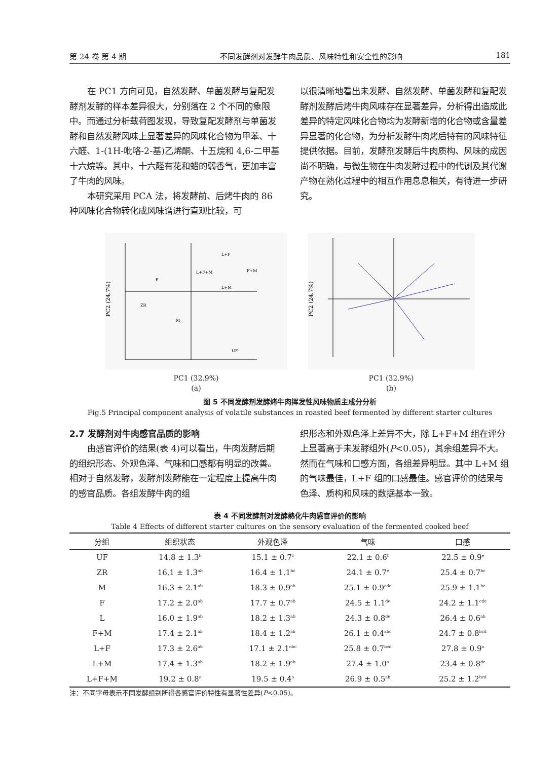第 24 卷 第 4 期 不同发酵剂对发酵牛肉品质、风味特性和安全性的影响 181
在 PC1 方向可见，自然发酵、单菌发酵与复配发酵剂发酵的样本差异很大，分别落在 2 个不同的象限中。而通过分析载荷图发现，导致复配发酵剂与单菌发酵和自然发酵风味上显著差异的风味化合物为甲苯、十六醛、1-(1H-吡咯-2-基)乙烯酮、十五烷和 4,6-二甲基十六烷等。其中，十六醛有花和蜡的弱香气，更加丰富了牛肉的风味。
本研究采用 PCA 法，将发酵前、后烤牛肉的 86 种风味化合物转化成风味谱进行直观比较，可
以很清晰地看出未发酵、自然发酵、单菌发酵和复配发酵剂发酵后烤牛肉风味存在显著差异，分析得出造成此差异的特定风味化合物均为发酵新增的化合物或含量差异显著的化合物，为分析发酵牛肉烤后特有的风味特征提供依据。目前，发酵剂发酵后牛肉质构、风味的成因尚不明确，与微生物在牛肉发酵过程中的代谢及其代谢产物在熟化过程中的相互作用息息相关，有待进一步研究。
PC2 (24.7%)
ZR
M
L+F
L+F+M
F+M
L+M
UF
F
PC1 (32.9%)
(a)
PC2 (24.7%)
PC1 (32.9%)
(b)
图 5 不同发酵剂发酵烤牛肉挥发性风味物质主成分分析
Fig.5 Principal component analysis of volatile substances in roasted beef fermented by different starter cultures
2.7 发酵剂对牛肉感官品质的影响
由感官评价的结果(表 4)可以看出，牛肉发酵后期的组织形态、外观色泽、气味和口感都有明显的改善。相对于自然发酵，发酵剂发酵能在一定程度上提高牛肉的感官品质。各组发酵牛肉的组
织形态和外观色泽上差异不大，除 L+F+M 组在评分上显著高于未发酵组外(P<0.05)，其余组差异不大。然而在气味和口感方面，各组差异明显。其中 L+M 组的气味最佳，L+F 组的口感最佳。感官评价的结果与色泽、质构和风味的数据基本一致。
表 4 不同发酵剂对发酵熟化牛肉感官评价的影响
Table 4 Effects of different starter cultures on the sensory evaluation of the fermented cooked beef
| 分组 | 组织状态 | 外观色泽 | 气味 | 口感 |
| --- | --- | --- | --- | --- |
| UF | 14.8 ± 1.3<sup>b</sup> | 15.1 ± 0.7<sup>c</sup> | 22.1 ± 0.6<sup>f</sup> | 22.5 ± 0.9<sup>e</sup> |
| ZR | 16.1 ± 1.3<sup>ab</sup> | 16.4 ± 1.1<sup>bc</sup> | 24.1 ± 0.7<sup>e</sup> | 25.4 ± 0.7<sup>bc</sup> |
| M | 16.3 ± 2.1<sup>ab</sup> | 18.3 ± 0.9<sup>ab</sup> | 25.1 ± 0.9<sup>cde</sup> | 25.9 ± 1.1<sup>bc</sup> |
| F | 17.2 ± 2.0<sup>ab</sup> | 17.7 ± 0.7<sup>ab</sup> | 24.5 ± 1.1<sup>de</sup> | 24.2 ± 1.1<sup>cde</sup> |
| L | 16.0 ± 1.9<sup>ab</sup> | 18.2 ± 1.3<sup>ab</sup> | 24.3 ± 0.8<sup>de</sup> | 26.4 ± 0.6<sup>ab</sup> |
| F+M | 17.4 ± 2.1<sup>ab</sup> | 18.4 ± 1.2<sup>ab</sup> | 26.1 ± 0.4<sup>abc</sup> | 24.7 ± 0.8<sup>bcd</sup> |
| L+F | 17.3 ± 2.6<sup>ab</sup> | 17.1 ± 2.1<sup>abc</sup> | 25.8 ± 0.7<sup>bcd</sup> | 27.8 ± 0.9<sup>a</sup> |
| L+M | 17.4 ± 1.3<sup>ab</sup> | 18.2 ± 1.9<sup>ab</sup> | 27.4 ± 1.0<sup>a</sup> | 23.4 ± 0.8<sup>de</sup> |
| L+F+M | 19.2 ± 0.8<sup>a</sup> | 19.5 ± 0.4<sup>a</sup> | 26.9 ± 0.5<sup>ab</sup> | 25.2 ± 1.2<sup>bcd</sup> |
注：不同字母表示不同发酵组别所得各感官评价特性有显著性差异(P<0.05)。